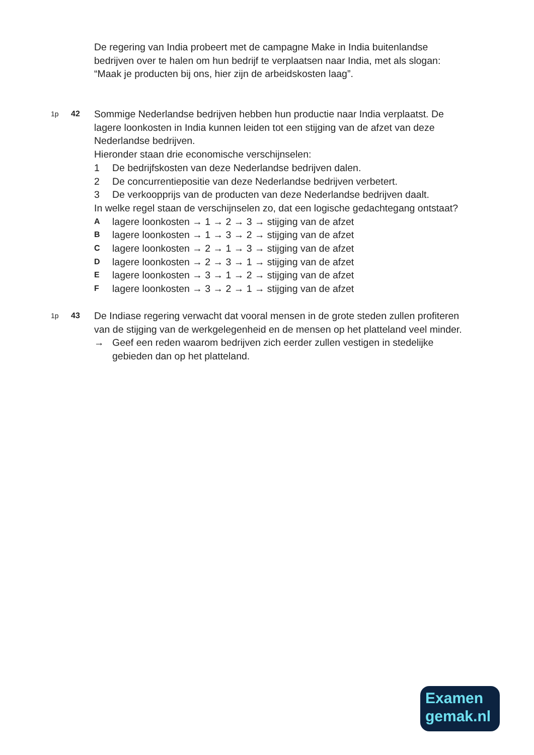De regering van India probeert met de campagne Make in India buitenlandse bedrijven over te halen om hun bedrijf te verplaatsen naar India, met als slogan: “Maak je producten bij ons, hier zijn de arbeidskosten laag”.
1p 42
Sommige Nederlandse bedrijven hebben hun productie naar India verplaatst. De lagere loonkosten in India kunnen leiden tot een stijging van de afzet van deze Nederlandse bedrijven.
Hieronder staan drie economische verschijnselen:
1 De bedrijfskosten van deze Nederlandse bedrijven dalen.
2 De concurrentiepositie van deze Nederlandse bedrijven verbetert.
3 De verkoopprijs van de producten van deze Nederlandse bedrijven daalt.
In welke regel staan de verschijnselen zo, dat een logische gedachtegang ontstaat?
Alagere loonkosten → 1 → 2 → 3 → stijging van de afzet
Blagere loonkosten → 1 → 3 → 2 → stijging van de afzet
Clagere loonkosten → 2 → 1 → 3 → stijging van de afzet
Dlagere loonkosten → 2 → 3 → 1 → stijging van de afzet
Elagere loonkosten → 3 → 1 → 2 → stijging van de afzet
Flagere loonkosten → 3 → 2 → 1 → stijging van de afzet
1p 43
De Indiase regering verwacht dat vooral mensen in de grote steden zullen profiteren van de stijging van de werkgelegenheid en de mensen op het platteland veel minder.
→ Geef een reden waarom bedrijven zich eerder zullen vestigen in stedelijke gebieden dan op het platteland.
Examen
gemak.nl